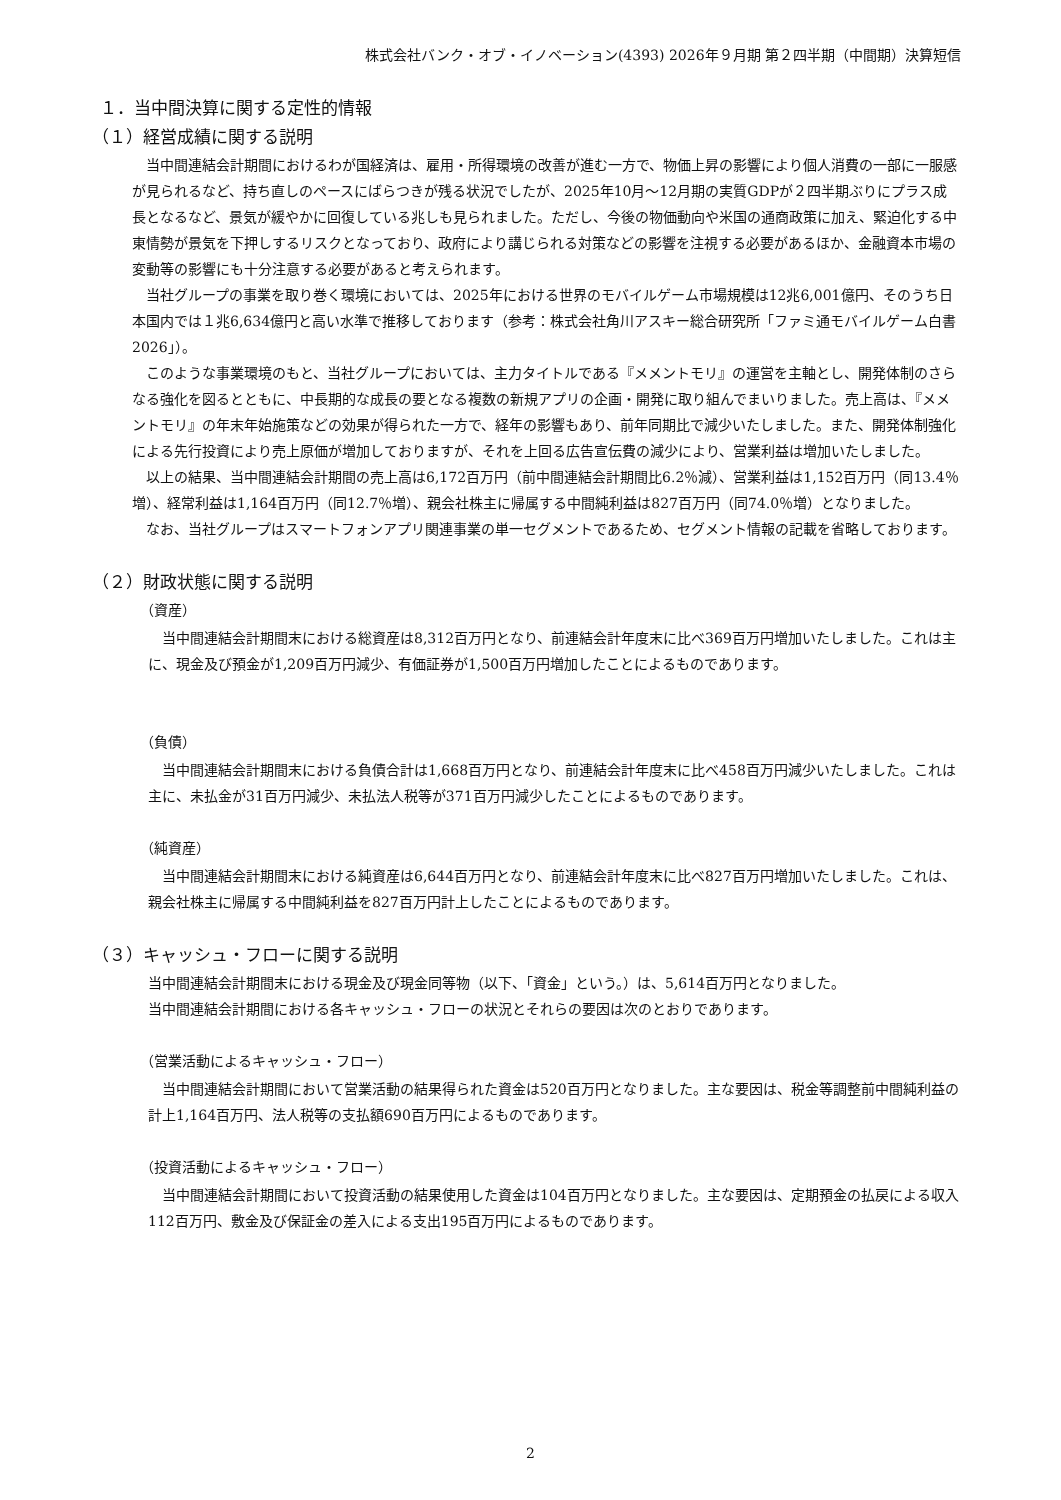株式会社バンク・オブ・イノベーション(4393) 2026年９月期 第２四半期（中間期）決算短信
１．当中間決算に関する定性的情報
（１）経営成績に関する説明
当中間連結会計期間におけるわが国経済は、雇用・所得環境の改善が進む一方で、物価上昇の影響により個人消費の一部に一服感が見られるなど、持ち直しのペースにばらつきが残る状況でしたが、2025年10月～12月期の実質GDPが２四半期ぶりにプラス成長となるなど、景気が緩やかに回復している兆しも見られました。ただし、今後の物価動向や米国の通商政策に加え、緊迫化する中東情勢が景気を下押しするリスクとなっており、政府により講じられる対策などの影響を注視する必要があるほか、金融資本市場の変動等の影響にも十分注意する必要があると考えられます。
当社グループの事業を取り巻く環境においては、2025年における世界のモバイルゲーム市場規模は12兆6,001億円、そのうち日本国内では１兆6,634億円と高い水準で推移しております（参考：株式会社角川アスキー総合研究所「ファミ通モバイルゲーム白書2026」）。
このような事業環境のもと、当社グループにおいては、主力タイトルである『メメントモリ』の運営を主軸とし、開発体制のさらなる強化を図るとともに、中長期的な成長の要となる複数の新規アプリの企画・開発に取り組んでまいりました。売上高は、『メメントモリ』の年末年始施策などの効果が得られた一方で、経年の影響もあり、前年同期比で減少いたしました。また、開発体制強化による先行投資により売上原価が増加しておりますが、それを上回る広告宣伝費の減少により、営業利益は増加いたしました。
以上の結果、当中間連結会計期間の売上高は6,172百万円（前中間連結会計期間比6.2％減）、営業利益は1,152百万円（同13.4％増）、経常利益は1,164百万円（同12.7％増）、親会社株主に帰属する中間純利益は827百万円（同74.0％増）となりました。
なお、当社グループはスマートフォンアプリ関連事業の単一セグメントであるため、セグメント情報の記載を省略しております。
（２）財政状態に関する説明
（資産）
当中間連結会計期間末における総資産は8,312百万円となり、前連結会計年度末に比べ369百万円増加いたしました。これは主に、現金及び預金が1,209百万円減少、有価証券が1,500百万円増加したことによるものであります。
（負債）
当中間連結会計期間末における負債合計は1,668百万円となり、前連結会計年度末に比べ458百万円減少いたしました。これは主に、未払金が31百万円減少、未払法人税等が371百万円減少したことによるものであります。
（純資産）
当中間連結会計期間末における純資産は6,644百万円となり、前連結会計年度末に比べ827百万円増加いたしました。これは、親会社株主に帰属する中間純利益を827百万円計上したことによるものであります。
（３）キャッシュ・フローに関する説明
当中間連結会計期間末における現金及び現金同等物（以下、「資金」という。）は、5,614百万円となりました。
当中間連結会計期間における各キャッシュ・フローの状況とそれらの要因は次のとおりであります。
（営業活動によるキャッシュ・フロー）
当中間連結会計期間において営業活動の結果得られた資金は520百万円となりました。主な要因は、税金等調整前中間純利益の計上1,164百万円、法人税等の支払額690百万円によるものであります。
（投資活動によるキャッシュ・フロー）
当中間連結会計期間において投資活動の結果使用した資金は104百万円となりました。主な要因は、定期預金の払戻による収入112百万円、敷金及び保証金の差入による支出195百万円によるものであります。
2